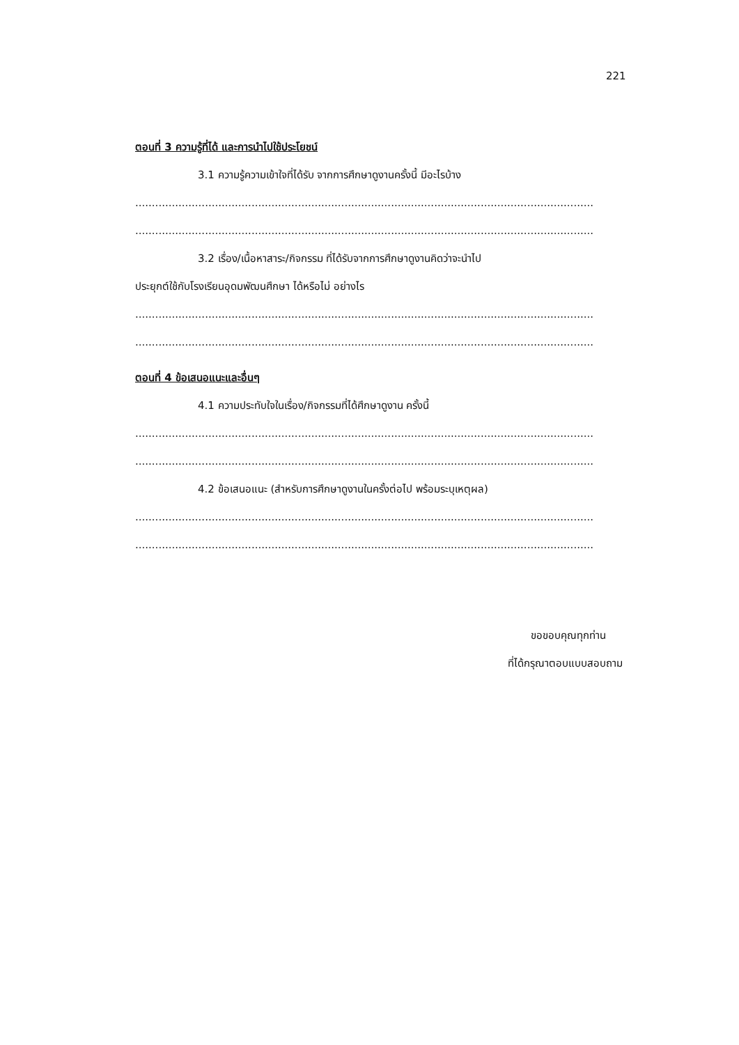221
ตอนที่ 3 ความรู้ที่ได้ และการนำไปใช้ประโยชน์
3.1 ความรู้ความเข้าใจที่ได้รับ จากการศึกษาดูงานครั้งนี้ มีอะไรบ้าง
..........................................................................................................................................
..........................................................................................................................................
3.2 เรื่อง/เนื้อหาสาระ/กิจกรรม ที่ได้รับจากการศึกษาดูงานคิดว่าจะนำไป
ประยุกต์ใช้กับโรงเรียนอุดมพัฒนศึกษา ได้หรือไม่ อย่างไร
..........................................................................................................................................
..........................................................................................................................................
ตอนที่ 4 ข้อเสนอแนะและอื่นๆ
4.1 ความประทับใจในเรื่อง/กิจกรรมที่ได้ศึกษาดูงาน ครั้งนี้
..........................................................................................................................................
..........................................................................................................................................
4.2 ข้อเสนอแนะ (สำหรับการศึกษาดูงานในครั้งต่อไป พร้อมระบุเหตุผล)
..........................................................................................................................................
..........................................................................................................................................
ขอขอบคุณทุกท่าน
ที่ได้กรุณาตอบแบบสอบถาม